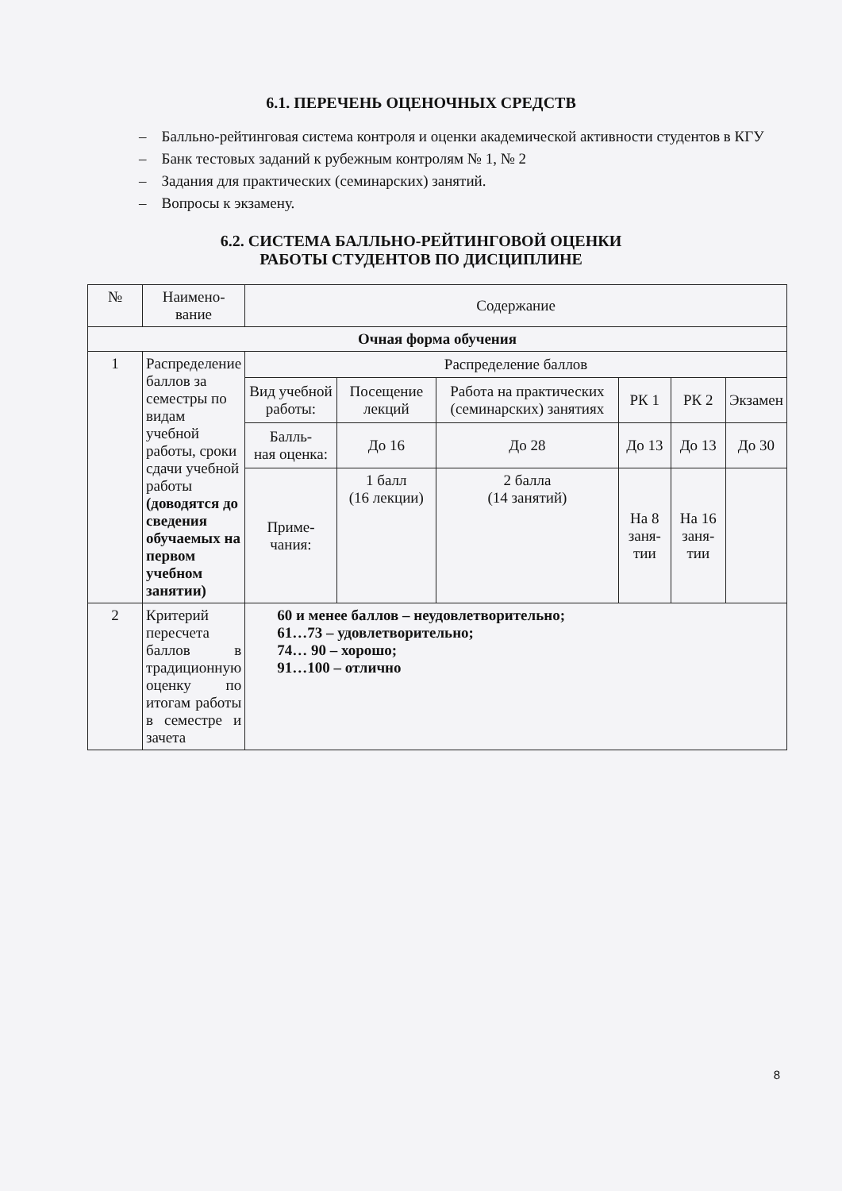6.1. ПЕРЕЧЕНЬ ОЦЕНОЧНЫХ СРЕДСТВ
– Балльно-рейтинговая система контроля и оценки академической активности студентов в КГУ
– Банк тестовых заданий к рубежным контролям № 1, № 2
– Задания для практических (семинарских) занятий.
– Вопросы к экзамену.
6.2. СИСТЕМА БАЛЛЬНО-РЕЙТИНГОВОЙ ОЦЕНКИ
РАБОТЫ СТУДЕНТОВ ПО ДИСЦИПЛИНЕ
| № | Наимено- вание | Содержание | | | | | |
| Очная форма обучения | | | | | | | |
| 1 | Распределение баллов за семестры по видам учебной работы, сроки сдачи учебной работы (доводятся до сведения обучаемых на первом учебном занятии) | Распределение баллов | | | | | |
| | | Вид учебной работы: | Посещение лекций | Работа на практических (семинарских) занятиях | РК 1 | РК 2 | Экзамен |
| | | Балль- ная оценка: | До 16 | До 28 | До 13 | До 13 | До 30 |
| | | Приме- чания: | 1 балл (16 лекции) | 2 балла (14 занятий) | На 8 заня- тии | На 16 заня- тии | |
| 2 | Критерий пересчета баллов в традиционную оценку по итогам работы в семестре и зачета | 60 и менее баллов – неудовлетворительно; 61…73 – удовлетворительно; 74… 90 – хорошо; 91…100 – отлично | | | | | |
8